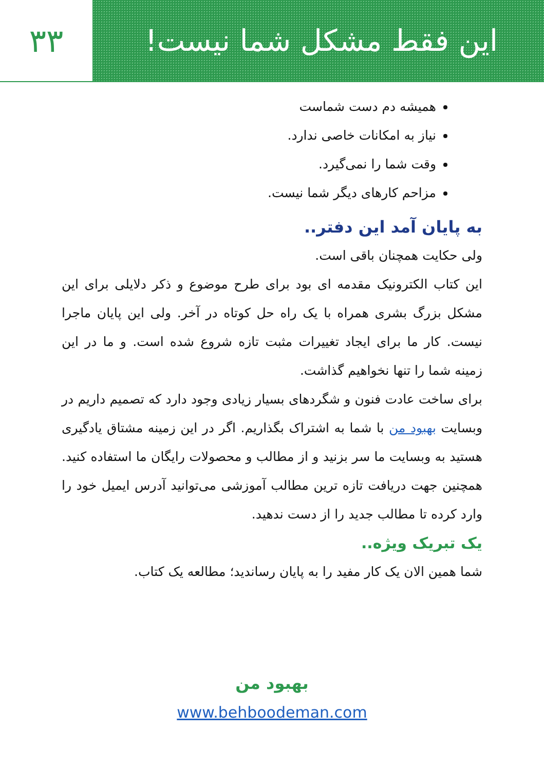این فقط مشکل شما نیست! ۳۳
همیشه دم دست شماست
نیاز به امکانات خاصی ندارد.
وقت شما را نمی‌گیرد.
مزاحم کارهای دیگر شما نیست.
به پایان آمد این دفتر..
ولی حکایت همچنان باقی است.
این کتاب الکترونیک مقدمه ای بود برای طرح موضوع و ذکر دلایلی برای این مشکل بزرگ بشری همراه با یک راه حل کوتاه در آخر. ولی این پایان ماجرا نیست. کار ما برای ایجاد تغییرات مثبت تازه شروع شده است. و ما در این زمینه شما را تنها نخواهیم گذاشت.
برای ساخت عادت فنون و شگردهای بسیار زیادی وجود دارد که تصمیم داریم در وبسایت بهبود من با شما به اشتراک بگذاریم. اگر در این زمینه مشتاق یادگیری هستید به وبسایت ما سر بزنید و از مطالب و محصولات رایگان ما استفاده کنید. همچنین جهت دریافت تازه ترین مطالب آموزشی می‌توانید آدرس ایمیل خود را وارد کرده تا مطالب جدید را از دست ندهید.
یک تبریک ویژه..
شما همین الان یک کار مفید را به پایان رساندید؛ مطالعه یک کتاب.
بهبود من
www.behboodeman.com